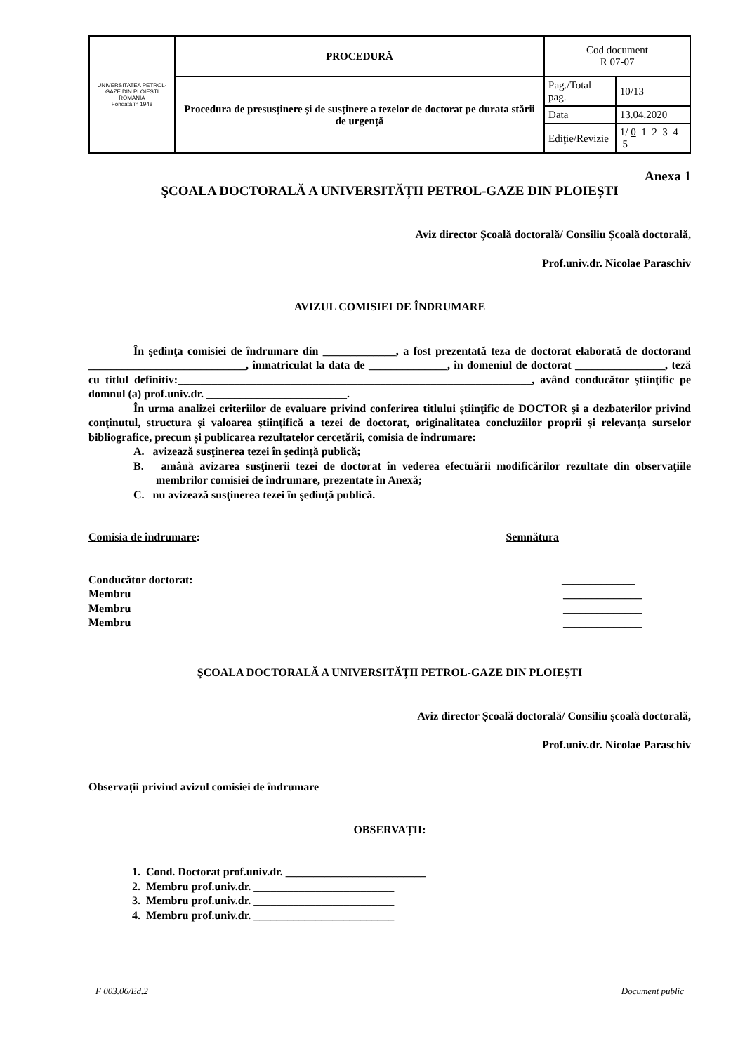| UNIVERSITATEA PETROL-GAZE DIN PLOIEȘTI ROMÂNIA Fondată în 1948 | PROCEDURĂ | Cod document R 07-07 | |
| | Procedura de presusținere și de susținere a tezelor de doctorat pe durata stării de urgență | Pag./Total pag. | 10/13 |
| | | Data | 13.04.2020 |
| | | Ediţie/Revizie | 1/ 0 1 2 3 4 5 |
Anexa 1
ŞCOALA DOCTORALĂ A UNIVERSITĂȚII PETROL-GAZE DIN PLOIEȘTI
Aviz director Școală doctorală/ Consiliu Școală doctorală,
Prof.univ.dr. Nicolae Paraschiv
AVIZUL COMISIEI DE ÎNDRUMARE
În şedinţa comisiei de îndrumare din _____________, a fost prezentată teza de doctorat elaborată de doctorand ____________________________, înmatriculat la data de ______________, în domeniul de doctorat ________________, teză cu titlul definitiv:_______________________________________________________________, având conducător ştiinţific pe domnul (a) prof.univ.dr. _________________________.
În urma analizei criteriilor de evaluare privind conferirea titlului ştiinţific de DOCTOR şi a dezbaterilor privind conţinutul, structura şi valoarea ştiinţifică a tezei de doctorat, originalitatea concluziilor proprii şi relevanţa surselor bibliografice, precum şi publicarea rezultatelor cercetării, comisia de îndrumare:
A. avizează susţinerea tezei în şedinţă publică;
B. amână avizarea susţinerii tezei de doctorat în vederea efectuării modificărilor rezultate din observaţiile membrilor comisiei de îndrumare, prezentate în Anexă;
C. nu avizează susţinerea tezei în şedinţă publică.
Comisia de îndrumare: Semnătura
Conducător doctorat: _____________
Membru ______________
Membru ______________
Membru ______________
ŞCOALA DOCTORALĂ A UNIVERSITĂȚII PETROL-GAZE DIN PLOIEȘTI
Aviz director Școală doctorală/ Consiliu școală doctorală,
Prof.univ.dr. Nicolae Paraschiv
Observații privind avizul comisiei de îndrumare
OBSERVAȚII:
1. Cond. Doctorat prof.univ.dr. _________________________
2. Membru prof.univ.dr. _________________________
3. Membru prof.univ.dr. _________________________
4. Membru prof.univ.dr. _________________________
F 003.06/Ed.2 Document public